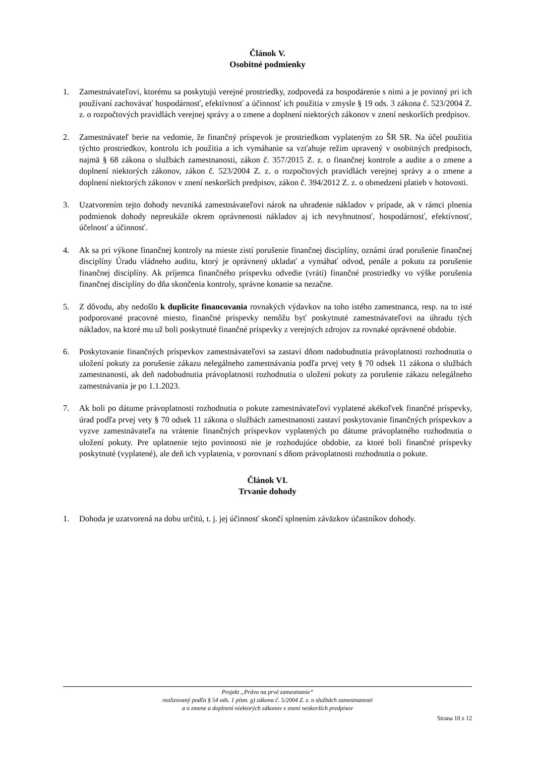Článok V.
Osobitné podmienky
1. Zamestnávateľovi, ktorému sa poskytujú verejné prostriedky, zodpovedá za hospodárenie s nimi a je povinný pri ich používaní zachovávať hospodárnosť, efektívnosť a účinnosť ich použitia v zmysle § 19 ods. 3 zákona č. 523/2004 Z. z. o rozpočtových pravidlách verejnej správy a o zmene a doplnení niektorých zákonov v znení neskorších predpisov.
2. Zamestnávateľ berie na vedomie, že finančný príspevok je prostriedkom vyplateným zo ŠR SR. Na účel použitia týchto prostriedkov, kontrolu ich použitia a ich vymáhanie sa vzťahuje režim upravený v osobitných predpisoch, najmä § 68 zákona o službách zamestnanosti, zákon č. 357/2015 Z. z. o finančnej kontrole a audite a o zmene a doplnení niektorých zákonov, zákon č. 523/2004 Z. z. o rozpočtových pravidlách verejnej správy a o zmene a doplnení niektorých zákonov v znení neskorších predpisov, zákon č. 394/2012 Z. z. o obmedzení platieb v hotovosti.
3. Uzatvorením tejto dohody nevzniká zamestnávateľovi nárok na uhradenie nákladov v prípade, ak v rámci plnenia podmienok dohody nepreukáže okrem oprávnenosti nákladov aj ich nevyhnutnosť, hospodárnosť, efektívnosť, účelnosť a účinnosť.
4. Ak sa pri výkone finančnej kontroly na mieste zistí porušenie finančnej disciplíny, oznámi úrad porušenie finančnej disciplíny Úradu vládneho auditu, ktorý je oprávnený ukladať a vymáhať odvod, penále a pokutu za porušenie finančnej disciplíny. Ak príjemca finančného príspevku odvedie (vráti) finančné prostriedky vo výške porušenia finančnej disciplíny do dňa skončenia kontroly, správne konanie sa nezačne.
5. Z dôvodu, aby nedošlo k duplicite financovania rovnakých výdavkov na toho istého zamestnanca, resp. na to isté podporované pracovné miesto, finančné príspevky nemôžu byť poskytnuté zamestnávateľovi na úhradu tých nákladov, na ktoré mu už boli poskytnuté finančné príspevky z verejných zdrojov za rovnaké oprávnené obdobie.
6. Poskytovanie finančných príspevkov zamestnávateľovi sa zastaví dňom nadobudnutia právoplatnosti rozhodnutia o uložení pokuty za porušenie zákazu nelegálneho zamestnávania podľa prvej vety § 70 odsek 11 zákona o službách zamestnanosti, ak deň nadobudnutia právoplatnosti rozhodnutia o uložení pokuty za porušenie zákazu nelegálneho zamestnávania je po 1.1.2023.
7. Ak boli po dátume právoplatnosti rozhodnutia o pokute zamestnávateľovi vyplatené akékoľvek finančné príspevky, úrad podľa prvej vety § 70 odsek 11 zákona o službách zamestnanosti zastaví poskytovanie finančných príspevkov a vyzve zamestnávateľa na vrátenie finančných príspevkov vyplatených po dátume právoplatného rozhodnutia o uložení pokuty. Pre uplatnenie tejto povinnosti nie je rozhodujúce obdobie, za ktoré boli finančné príspevky poskytnuté (vyplatené), ale deň ich vyplatenia, v porovnaní s dňom právoplatnosti rozhodnutia o pokute.
Článok VI.
Trvanie dohody
1. Dohoda je uzatvorená na dobu určitú, t. j. jej účinnosť skončí splnením záväzkov účastníkov dohody.
Projekt „Právo na prvé zamestnanie“
realizovaný podľa § 54 ods. 1 písm. g) zákona č. 5/2004 Z. z. o službách zamestnanosti
a o zmene a doplnení niektorých zákonov v znení neskorších predpisov
Strana 10 z 12